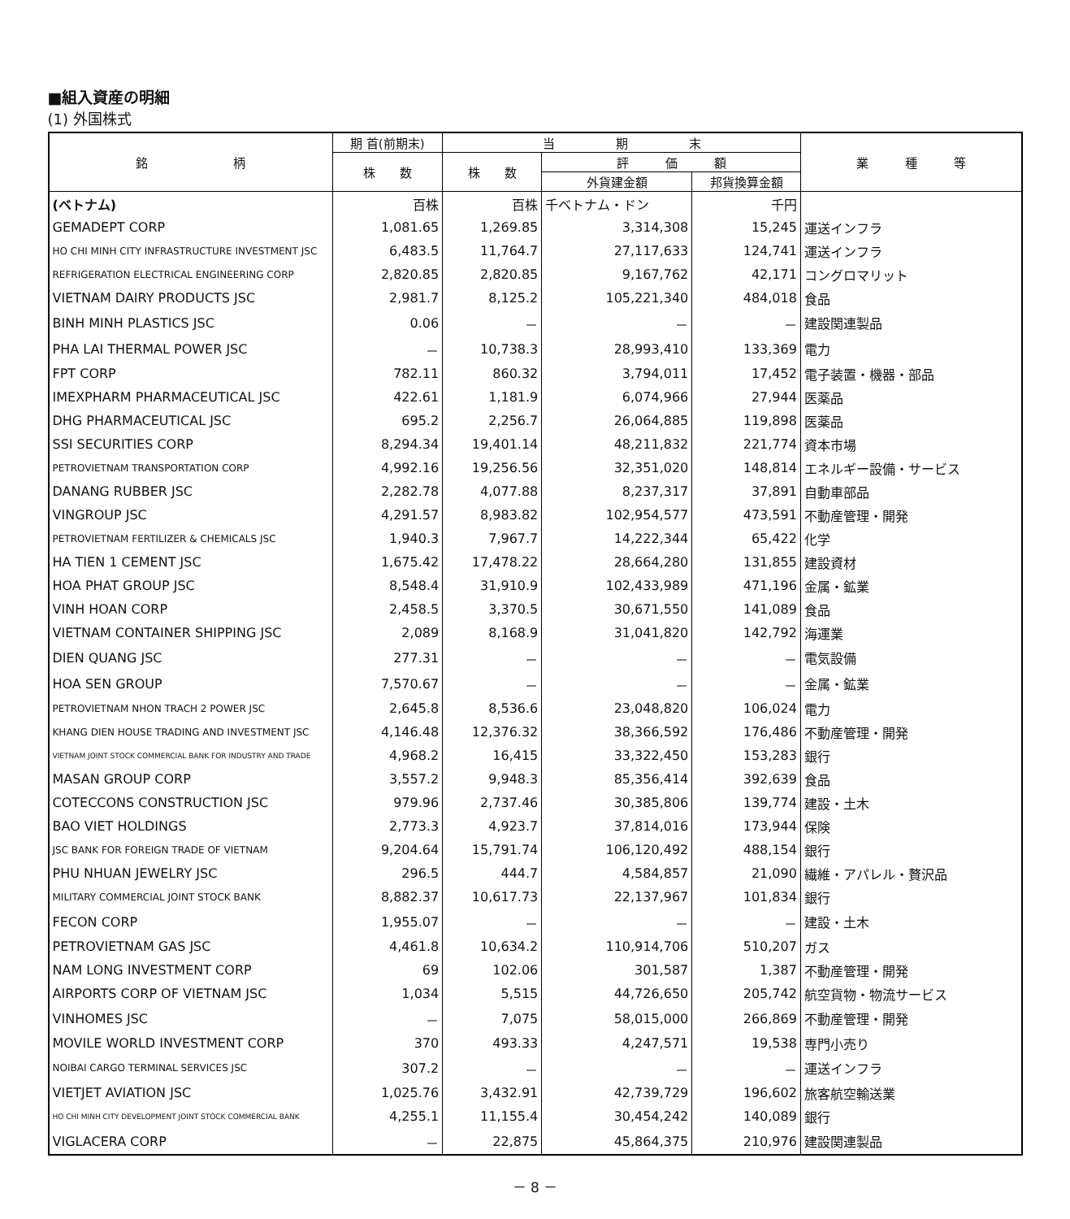■組入資産の明細
(1) 外国株式
| 銘 柄 | 期 首(前期末) | 当 期 末 | | | 業 種 等 |
| --- | --- | --- | --- | --- | --- |
| | 株 数 | 株 数 | 評 価 額 | | |
| | | | 外貨建金額 | 邦貨換算金額 | |
| (ベトナム) | 百株 | 百株 | 千ベトナム・ドン | 千円 | |
| GEMADEPT CORP | 1,081.65 | 1,269.85 | 3,314,308 | 15,245 | 運送インフラ |
| HO CHI MINH CITY INFRASTRUCTURE INVESTMENT JSC | 6,483.5 | 11,764.7 | 27,117,633 | 124,741 | 運送インフラ |
| REFRIGERATION ELECTRICAL ENGINEERING CORP | 2,820.85 | 2,820.85 | 9,167,762 | 42,171 | コングロマリット |
| VIETNAM DAIRY PRODUCTS JSC | 2,981.7 | 8,125.2 | 105,221,340 | 484,018 | 食品 |
| BINH MINH PLASTICS JSC | 0.06 | － | － | － | 建設関連製品 |
| PHA LAI THERMAL POWER JSC | － | 10,738.3 | 28,993,410 | 133,369 | 電力 |
| FPT CORP | 782.11 | 860.32 | 3,794,011 | 17,452 | 電子装置・機器・部品 |
| IMEXPHARM PHARMACEUTICAL JSC | 422.61 | 1,181.9 | 6,074,966 | 27,944 | 医薬品 |
| DHG PHARMACEUTICAL JSC | 695.2 | 2,256.7 | 26,064,885 | 119,898 | 医薬品 |
| SSI SECURITIES CORP | 8,294.34 | 19,401.14 | 48,211,832 | 221,774 | 資本市場 |
| PETROVIETNAM TRANSPORTATION CORP | 4,992.16 | 19,256.56 | 32,351,020 | 148,814 | エネルギー設備・サービス |
| DANANG RUBBER JSC | 2,282.78 | 4,077.88 | 8,237,317 | 37,891 | 自動車部品 |
| VINGROUP JSC | 4,291.57 | 8,983.82 | 102,954,577 | 473,591 | 不動産管理・開発 |
| PETROVIETNAM FERTILIZER & CHEMICALS JSC | 1,940.3 | 7,967.7 | 14,222,344 | 65,422 | 化学 |
| HA TIEN 1 CEMENT JSC | 1,675.42 | 17,478.22 | 28,664,280 | 131,855 | 建設資材 |
| HOA PHAT GROUP JSC | 8,548.4 | 31,910.9 | 102,433,989 | 471,196 | 金属・鉱業 |
| VINH HOAN CORP | 2,458.5 | 3,370.5 | 30,671,550 | 141,089 | 食品 |
| VIETNAM CONTAINER SHIPPING JSC | 2,089 | 8,168.9 | 31,041,820 | 142,792 | 海運業 |
| DIEN QUANG JSC | 277.31 | － | － | － | 電気設備 |
| HOA SEN GROUP | 7,570.67 | － | － | － | 金属・鉱業 |
| PETROVIETNAM NHON TRACH 2 POWER JSC | 2,645.8 | 8,536.6 | 23,048,820 | 106,024 | 電力 |
| KHANG DIEN HOUSE TRADING AND INVESTMENT JSC | 4,146.48 | 12,376.32 | 38,366,592 | 176,486 | 不動産管理・開発 |
| VIETNAM JOINT STOCK COMMERCIAL BANK FOR INDUSTRY AND TRADE | 4,968.2 | 16,415 | 33,322,450 | 153,283 | 銀行 |
| MASAN GROUP CORP | 3,557.2 | 9,948.3 | 85,356,414 | 392,639 | 食品 |
| COTECCONS CONSTRUCTION JSC | 979.96 | 2,737.46 | 30,385,806 | 139,774 | 建設・土木 |
| BAO VIET HOLDINGS | 2,773.3 | 4,923.7 | 37,814,016 | 173,944 | 保険 |
| JSC BANK FOR FOREIGN TRADE OF VIETNAM | 9,204.64 | 15,791.74 | 106,120,492 | 488,154 | 銀行 |
| PHU NHUAN JEWELRY JSC | 296.5 | 444.7 | 4,584,857 | 21,090 | 繊維・アパレル・贅沢品 |
| MILITARY COMMERCIAL JOINT STOCK BANK | 8,882.37 | 10,617.73 | 22,137,967 | 101,834 | 銀行 |
| FECON CORP | 1,955.07 | － | － | － | 建設・土木 |
| PETROVIETNAM GAS JSC | 4,461.8 | 10,634.2 | 110,914,706 | 510,207 | ガス |
| NAM LONG INVESTMENT CORP | 69 | 102.06 | 301,587 | 1,387 | 不動産管理・開発 |
| AIRPORTS CORP OF VIETNAM JSC | 1,034 | 5,515 | 44,726,650 | 205,742 | 航空貨物・物流サービス |
| VINHOMES JSC | － | 7,075 | 58,015,000 | 266,869 | 不動産管理・開発 |
| MOVILE WORLD INVESTMENT CORP | 370 | 493.33 | 4,247,571 | 19,538 | 専門小売り |
| NOIBAI CARGO TERMINAL SERVICES JSC | 307.2 | － | － | － | 運送インフラ |
| VIETJET AVIATION JSC | 1,025.76 | 3,432.91 | 42,739,729 | 196,602 | 旅客航空輸送業 |
| HO CHI MINH CITY DEVELOPMENT JOINT STOCK COMMERCIAL BANK | 4,255.1 | 11,155.4 | 30,454,242 | 140,089 | 銀行 |
| VIGLACERA CORP | － | 22,875 | 45,864,375 | 210,976 | 建設関連製品 |
－ 8 －